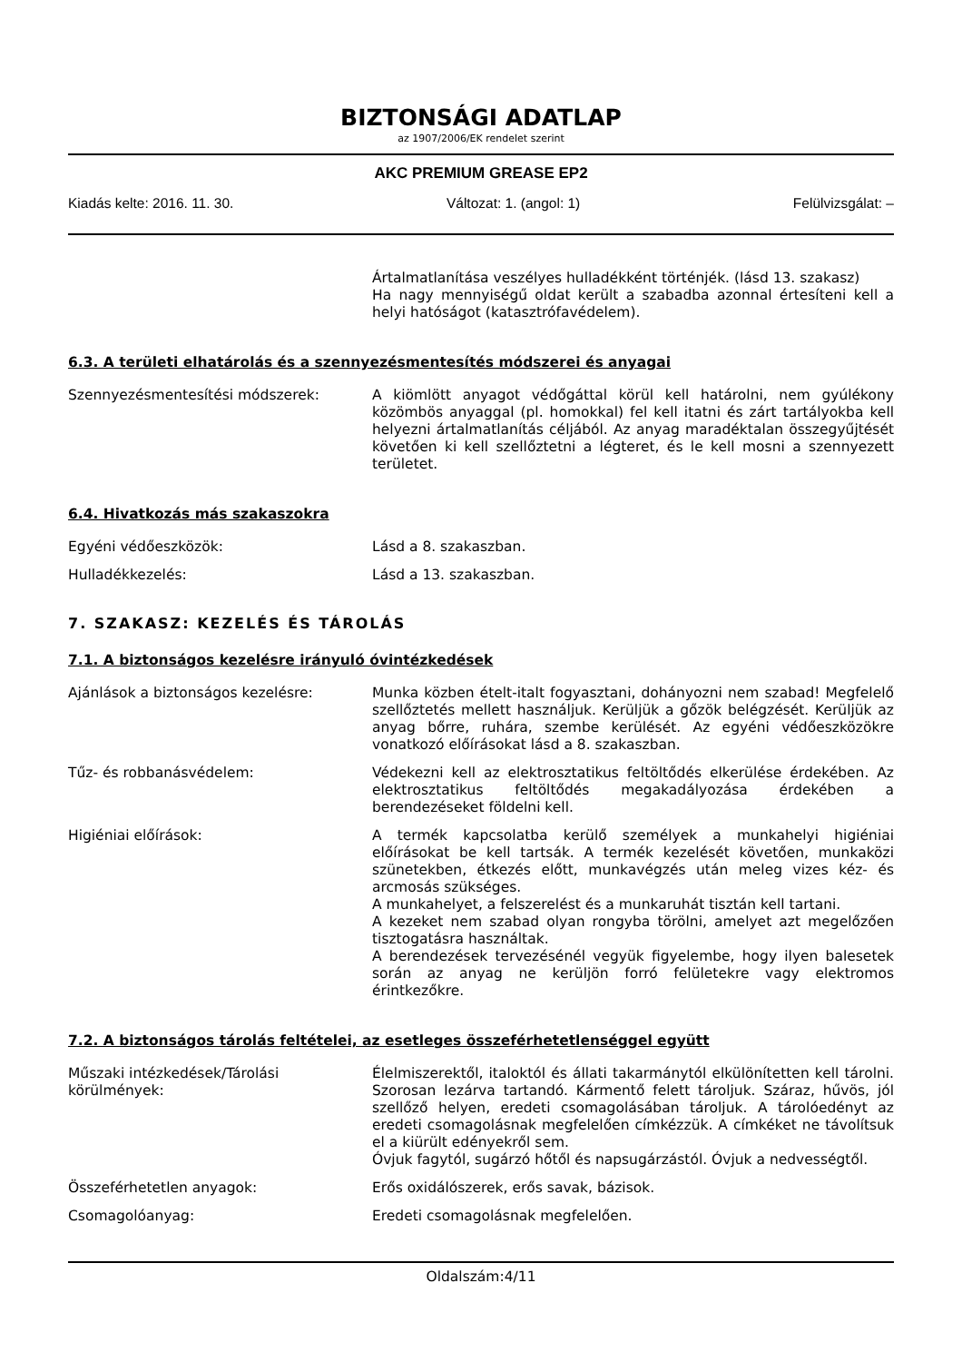BIZTONSÁGI ADATLAP
az 1907/2006/EK rendelet szerint
AKC PREMIUM GREASE EP2
Kiadás kelte: 2016. 11. 30. Változat: 1. (angol: 1) Felülvizsgálat: –
Ártalmatlanítása veszélyes hulladékként történjék. (lásd 13. szakasz)
Ha nagy mennyiségű oldat került a szabadba azonnal értesíteni kell a helyi hatóságot (katasztrófavédelem).
6.3. A területi elhatárolás és a szennyezésmentesítés módszerei és anyagai
Szennyezésmentesítési módszerek: A kiömlött anyagot védőgáttal körül kell határolni, nem gyúlékony közömbös anyaggal (pl. homokkal) fel kell itatni és zárt tartályokba kell helyezni ártalmatlanítás céljából. Az anyag maradéktalan összegyűjtését követően ki kell szellőztetni a légteret, és le kell mosni a szennyezett területet.
6.4. Hivatkozás más szakaszokra
Egyéni védőeszközök: Lásd a 8. szakaszban.
Hulladékkezelés: Lásd a 13. szakaszban.
7. SZAKASZ: KEZELÉS ÉS TÁROLÁS
7.1. A biztonságos kezelésre irányuló óvintézkedések
Ajánlások a biztonságos kezelésre: Munka közben ételt-italt fogyasztani, dohányozni nem szabad! Megfelelő szellőztetés mellett használjuk. Kerüljük a gőzök belégzését. Kerüljük az anyag bőrre, ruhára, szembe kerülését. Az egyéni védőeszközökre vonatkozó előírásokat lásd a 8. szakaszban.
Tűz- és robbanásvédelem: Védekezni kell az elektrosztatikus feltöltődés elkerülése érdekében. Az elektrosztatikus feltöltődés megakadályozása érdekében a berendezéseket földelni kell.
Higiéniai előírások: A termék kapcsolatba kerülő személyek a munkahelyi higiéniai előírásokat be kell tartsák. A termék kezelését követően, munkaközi szünetekben, étkezés előtt, munkavégzés után meleg vizes kéz- és arcmosás szükséges.
A munkahelyet, a felszerelést és a munkaruhát tisztán kell tartani.
A kezeket nem szabad olyan rongyba törölni, amelyet azt megelőzően tisztogatásra használtak.
A berendezések tervezésénél vegyük figyelembe, hogy ilyen balesetek során az anyag ne kerüljön forró felületekre vagy elektromos érintkezőkre.
7.2. A biztonságos tárolás feltételei, az esetleges összeférhetetlenséggel együtt
Műszaki intézkedések/Tárolási körülmények:
Élelmiszerektől, italoktól és állati takarmánytól elkülönítetten kell tárolni. Szorosan lezárva tartandó. Kármentő felett tároljuk. Száraz, hűvös, jól szellőző helyen, eredeti csomagolásában tároljuk. A tárolóedényt az eredeti csomagolásnak megfelelően címkézzük. A címkéket ne távolítsuk el a kiürült edényekről sem.
Óvjuk fagytól, sugárzó hőtől és napsugárzástól. Óvjuk a nedvességtől.
Összeférhetetlen anyagok: Erős oxidálószerek, erős savak, bázisok.
Csomagolóanyag: Eredeti csomagolásnak megfelelően.
Oldalszám:4/11